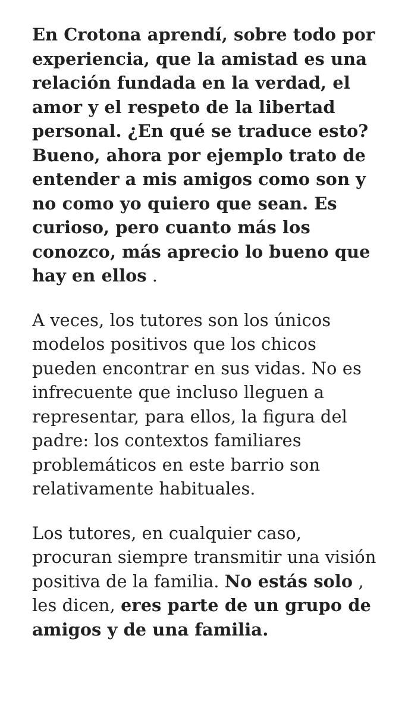En Crotona aprendí, sobre todo por experiencia, que la amistad es una relación fundada en la verdad, el amor y el respeto de la libertad personal. ¿En qué se traduce esto? Bueno, ahora por ejemplo trato de entender a mis amigos como son y no como yo quiero que sean. Es curioso, pero cuanto más los conozco, más aprecio lo bueno que hay en ellos .
A veces, los tutores son los únicos modelos positivos que los chicos pueden encontrar en sus vidas. No es infrecuente que incluso lleguen a representar, para ellos, la figura del padre: los contextos familiares problemáticos en este barrio son relativamente habituales.
Los tutores, en cualquier caso, procuran siempre transmitir una visión positiva de la familia. No estás solo , les dicen, eres parte de un grupo de amigos y de una familia.